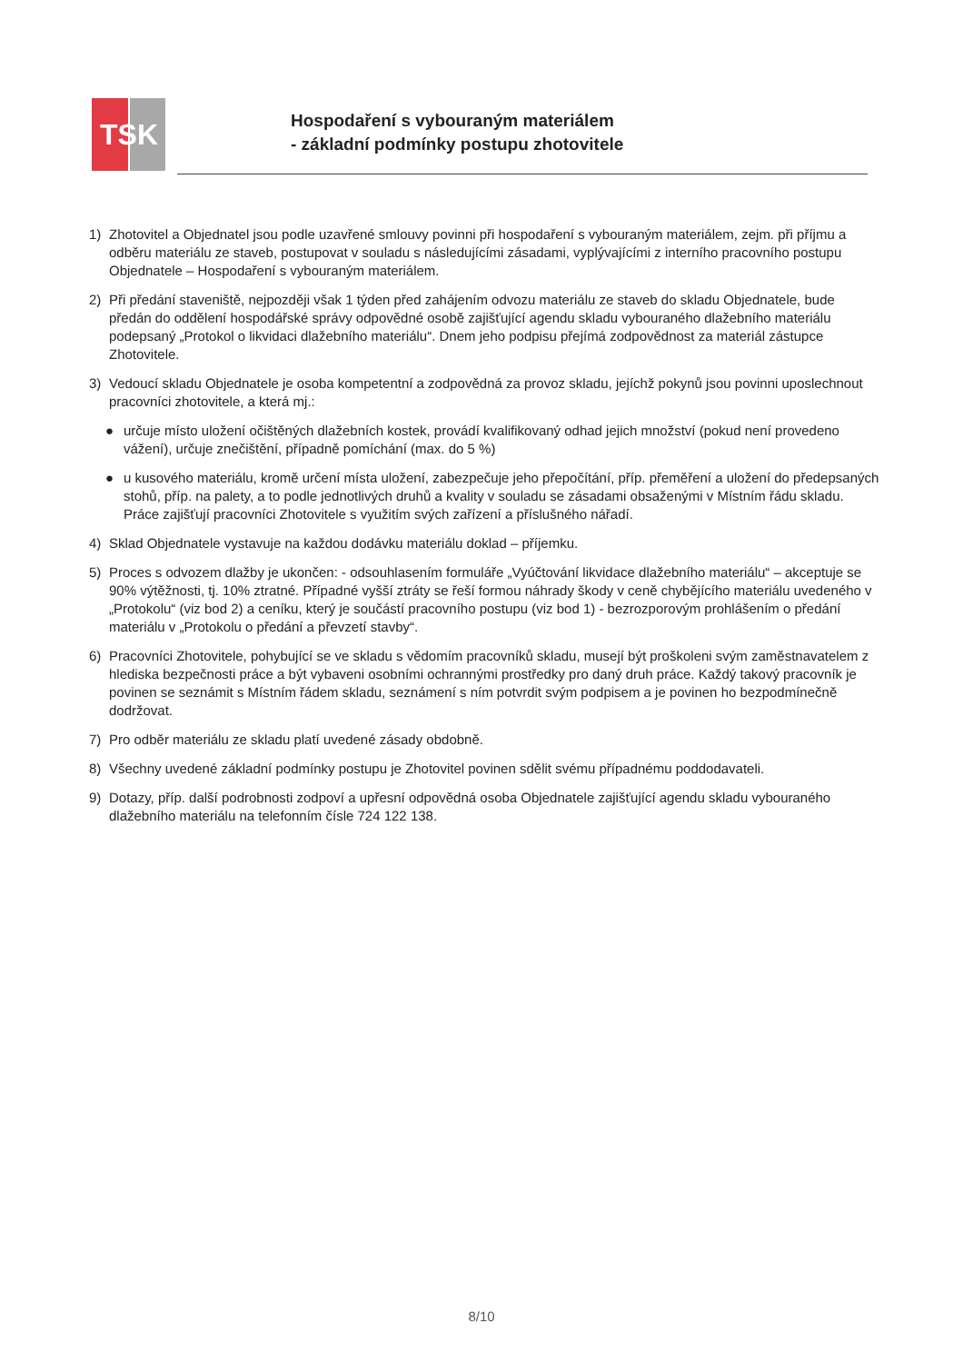TSK
Hospodaření s vybouraným materiálem
- základní podmínky postupu zhotovitele
1) Zhotovitel a Objednatel jsou podle uzavřené smlouvy povinni při hospodaření s vybouraným materiálem, zejm. při příjmu a odběru materiálu ze staveb, postupovat v souladu s následujícími zásadami, vyplývajícími z interního pracovního postupu Objednatele – Hospodaření s vybouraným materiálem.
2) Při předání staveniště, nejpozději však 1 týden před zahájením odvozu materiálu ze staveb do skladu Objednatele, bude předán do oddělení hospodářské správy odpovědné osobě zajišťující agendu skladu vybouraného dlažebního materiálu podepsaný „Protokol o likvidaci dlažebního materiálu“. Dnem jeho podpisu přejímá zodpovědnost za materiál zástupce Zhotovitele.
3) Vedoucí skladu Objednatele je osoba kompetentní a zodpovědná za provoz skladu, jejíchž pokynů jsou povinni uposlechnout pracovníci zhotovitele, a která mj.:
● určuje místo uložení očištěných dlažebních kostek, provádí kvalifikovaný odhad jejich množství (pokud není provedeno vážení), určuje znečištění, případně pomíchání (max. do 5 %)
● u kusového materiálu, kromě určení místa uložení, zabezpečuje jeho přepočítání, příp. přeměření a uložení do předepsaných stohů, příp. na palety, a to podle jednotlivých druhů a kvality v souladu se zásadami obsaženými v Místním řádu skladu. Práce zajišťují pracovníci Zhotovitele s využitím svých zařízení a příslušného nářadí.
4) Sklad Objednatele vystavuje na každou dodávku materiálu doklad – příjemku.
5) Proces s odvozem dlažby je ukončen: - odsouhlasením formuláře „Vyúčtování likvidace dlažebního materiálu“ – akceptuje se 90% výtěžnosti, tj. 10% ztratné. Případné vyšší ztráty se řeší formou náhrady škody v ceně chybějícího materiálu uvedeného v „Protokolu“ (viz bod 2) a ceníku, který je součástí pracovního postupu (viz bod 1) - bezrozporovým prohlášením o předání materiálu v „Protokolu o předání a převzetí stavby“.
6) Pracovníci Zhotovitele, pohybující se ve skladu s vědomím pracovníků skladu, musejí být proškoleni svým zaměstnavatelem z hlediska bezpečnosti práce a být vybaveni osobními ochrannými prostředky pro daný druh práce. Každý takový pracovník je povinen se seznámit s Místním řádem skladu, seznámení s ním potvrdit svým podpisem a je povinen ho bezpodmínečně dodržovat.
7) Pro odběr materiálu ze skladu platí uvedené zásady obdobně.
8) Všechny uvedené základní podmínky postupu je Zhotovitel povinen sdělit svému případnému poddodavateli.
9) Dotazy, příp. další podrobnosti zodpoví a upřesní odpovědná osoba Objednatele zajišťující agendu skladu vybouraného dlažebního materiálu na telefonním čísle 724 122 138.
8/10